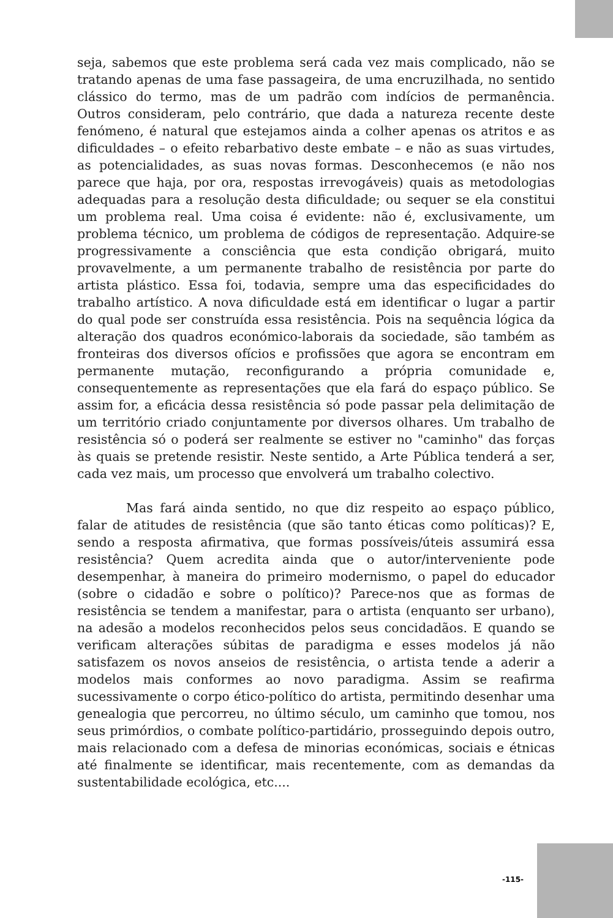seja, sabemos que este problema será cada vez mais complicado, não se tratando apenas de uma fase passageira, de uma encruzilhada, no sentido clássico do termo, mas de um padrão com indícios de permanência. Outros consideram, pelo contrário, que dada a natureza recente deste fenómeno, é natural que estejamos ainda a colher apenas os atritos e as dificuldades – o efeito rebarbativo deste embate – e não as suas virtudes, as potencialidades, as suas novas formas. Desconhecemos (e não nos parece que haja, por ora, respostas irrevogáveis) quais as metodologias adequadas para a resolução desta dificuldade; ou sequer se ela constitui um problema real. Uma coisa é evidente: não é, exclusivamente, um problema técnico, um problema de códigos de representação. Adquire-se progressivamente a consciência que esta condição obrigará, muito provavelmente, a um permanente trabalho de resistência por parte do artista plástico. Essa foi, todavia, sempre uma das especificidades do trabalho artístico. A nova dificuldade está em identificar o lugar a partir do qual pode ser construída essa resistência. Pois na sequência lógica da alteração dos quadros económico-laborais da sociedade, são também as fronteiras dos diversos ofícios e profissões que agora se encontram em permanente mutação, reconfigurando a própria comunidade e, consequentemente as representações que ela fará do espaço público. Se assim for, a eficácia dessa resistência só pode passar pela delimitação de um território criado conjuntamente por diversos olhares. Um trabalho de resistência só o poderá ser realmente se estiver no "caminho" das forças às quais se pretende resistir. Neste sentido, a Arte Pública tenderá a ser, cada vez mais, um processo que envolverá um trabalho colectivo.
Mas fará ainda sentido, no que diz respeito ao espaço público, falar de atitudes de resistência (que são tanto éticas como políticas)? E, sendo a resposta afirmativa, que formas possíveis/úteis assumirá essa resistência? Quem acredita ainda que o autor/interveniente pode desempenhar, à maneira do primeiro modernismo, o papel do educador (sobre o cidadão e sobre o político)? Parece-nos que as formas de resistência se tendem a manifestar, para o artista (enquanto ser urbano), na adesão a modelos reconhecidos pelos seus concidadãos. E quando se verificam alterações súbitas de paradigma e esses modelos já não satisfazem os novos anseios de resistência, o artista tende a aderir a modelos mais conformes ao novo paradigma. Assim se reafirma sucessivamente o corpo ético-político do artista, permitindo desenhar uma genealogia que percorreu, no último século, um caminho que tomou, nos seus primórdios, o combate político-partidário, prosseguindo depois outro, mais relacionado com a defesa de minorias económicas, sociais e étnicas até finalmente se identificar, mais recentemente, com as demandas da sustentabilidade ecológica, etc....
-115-